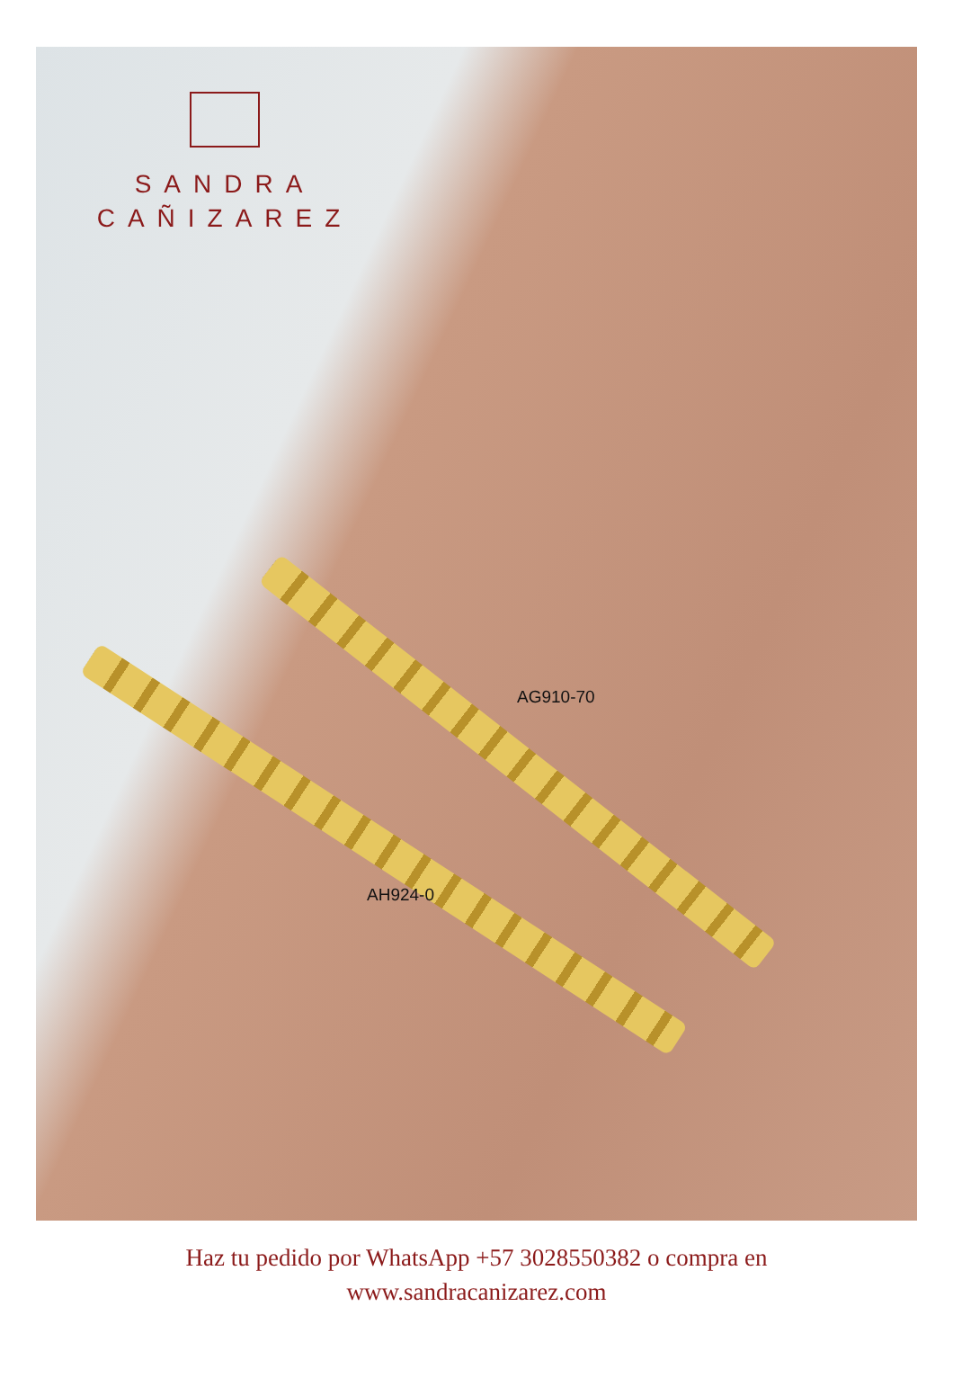SANDRA
CAÑIZAREZ
AG910-70
AH924-0
Haz tu pedido por WhatsApp +57 3028550382 o compra en
www.sandracanizarez.com